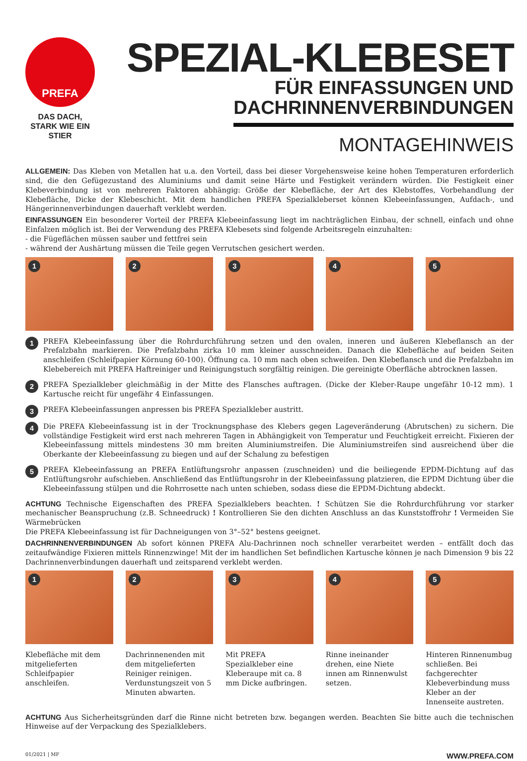PREFA
DAS DACH,
STARK WIE EIN STIER
SPEZIAL-KLEBESET
FÜR EINFASSUNGEN UND
DACHRINNENVERBINDUNGEN
MONTAGEHINWEIS
ALLGEMEIN: Das Kleben von Metallen hat u.a. den Vorteil, dass bei dieser Vorgehensweise keine hohen Temperaturen erforderlich sind, die den Gefügezustand des Aluminiums und damit seine Härte und Festigkeit verändern würden. Die Festigkeit einer Klebeverbindung ist von mehreren Faktoren abhängig: Größe der Klebefläche, der Art des Klebstoffes, Vorbehandlung der Klebefläche, Dicke der Klebeschicht. Mit dem handlichen PREFA Spezialkleberset können Klebeeinfassungen, Aufdach-, und Hängerinnenverbindungen dauerhaft verklebt werden.
EINFASSUNGEN Ein besonderer Vorteil der PREFA Klebeeinfassung liegt im nachträglichen Einbau, der schnell, einfach und ohne Einfalzen möglich ist. Bei der Verwendung des PREFA Klebesets sind folgende Arbeitsregeln einzuhalten:
- die Fügeflächen müssen sauber und fettfrei sein
- während der Aushärtung müssen die Teile gegen Verrutschen gesichert werden.
1
2
3
4
5
1
PREFA Klebeeinfassung über die Rohrdurchführung setzen und den ovalen, inneren und äußeren Klebeflansch an der Prefalzbahn markieren. Die Prefalzbahn zirka 10 mm kleiner ausschneiden. Danach die Klebefläche auf beiden Seiten anschleifen (Schleifpapier Körnung 60-100). Öffnung ca. 10 mm nach oben schweifen. Den Klebeflansch und die Prefalzbahn im Klebebereich mit PREFA Haftreiniger und Reinigungstuch sorgfältig reinigen. Die gereinigte Oberfläche abtrocknen lassen.
2
PREFA Spezialkleber gleichmäßig in der Mitte des Flansches auftragen. (Dicke der Kleber-Raupe ungefähr 10-12 mm). 1 Kartusche reicht für ungefähr 4 Einfassungen.
3
PREFA Klebeeinfassungen anpressen bis PREFA Spezialkleber austritt.
4
Die PREFA Klebeeinfassung ist in der Trocknungsphase des Klebers gegen Lageveränderung (Abrutschen) zu sichern. Die vollständige Festigkeit wird erst nach mehreren Tagen in Abhängigkeit von Temperatur und Feuchtigkeit erreicht. Fixieren der Klebeeinfassung mittels mindestens 30 mm breiten Aluminiumstreifen. Die Aluminiumstreifen sind ausreichend über die Oberkante der Klebeeinfassung zu biegen und auf der Schalung zu befestigen
5
PREFA Klebeeinfassung an PREFA Entlüftungsrohr anpassen (zuschneiden) und die beiliegende EPDM-Dichtung auf das Entlüftungsrohr aufschieben. Anschließend das Entlüftungsrohr in der Klebeeinfassung platzieren, die EPDM Dichtung über die Klebeeinfassung stülpen und die Rohrrosette nach unten schieben, sodass diese die EPDM-Dichtung abdeckt.
ACHTUNG Technische Eigenschaften des PREFA Spezialklebers beachten. ! Schützen Sie die Rohrdurchführung vor starker mechanischer Beanspruchung (z.B. Schneedruck) ! Kontrollieren Sie den dichten Anschluss an das Kunststoffrohr ! Vermeiden Sie Wärmebrücken
Die PREFA Klebeeinfassung ist für Dachneigungen von 3°–52° bestens geeignet.
DACHRINNENVERBINDUNGEN Ab sofort können PREFA Alu-Dachrinnen noch schneller verarbeitet werden – entfällt doch das zeitaufwändige Fixieren mittels Rinnenzwinge! Mit der im handlichen Set befindlichen Kartusche können je nach Dimension 9 bis 22 Dachrinnenverbindungen dauerhaft und zeitsparend verklebt werden.
1
2
3
4
5
Klebefläche mit dem mitgelieferten Schleifpapier anschleifen.
Dachrinnenenden mit dem mitgelieferten Reiniger reinigen. Verdunstungszeit von 5 Minuten abwarten.
Mit PREFA Spezialkleber eine Kleberaupe mit ca. 8 mm Dicke aufbringen.
Rinne ineinander drehen, eine Niete innen am Rinnenwulst setzen.
Hinteren Rinnenumbug schließen. Bei fachgerechter Klebeverbindung muss Kleber an der Innenseite austreten.
ACHTUNG Aus Sicherheitsgründen darf die Rinne nicht betreten bzw. begangen werden. Beachten Sie bitte auch die technischen Hinweise auf der Verpackung des Spezialklebers.
01/2021 | MF WWW.PREFA.COM